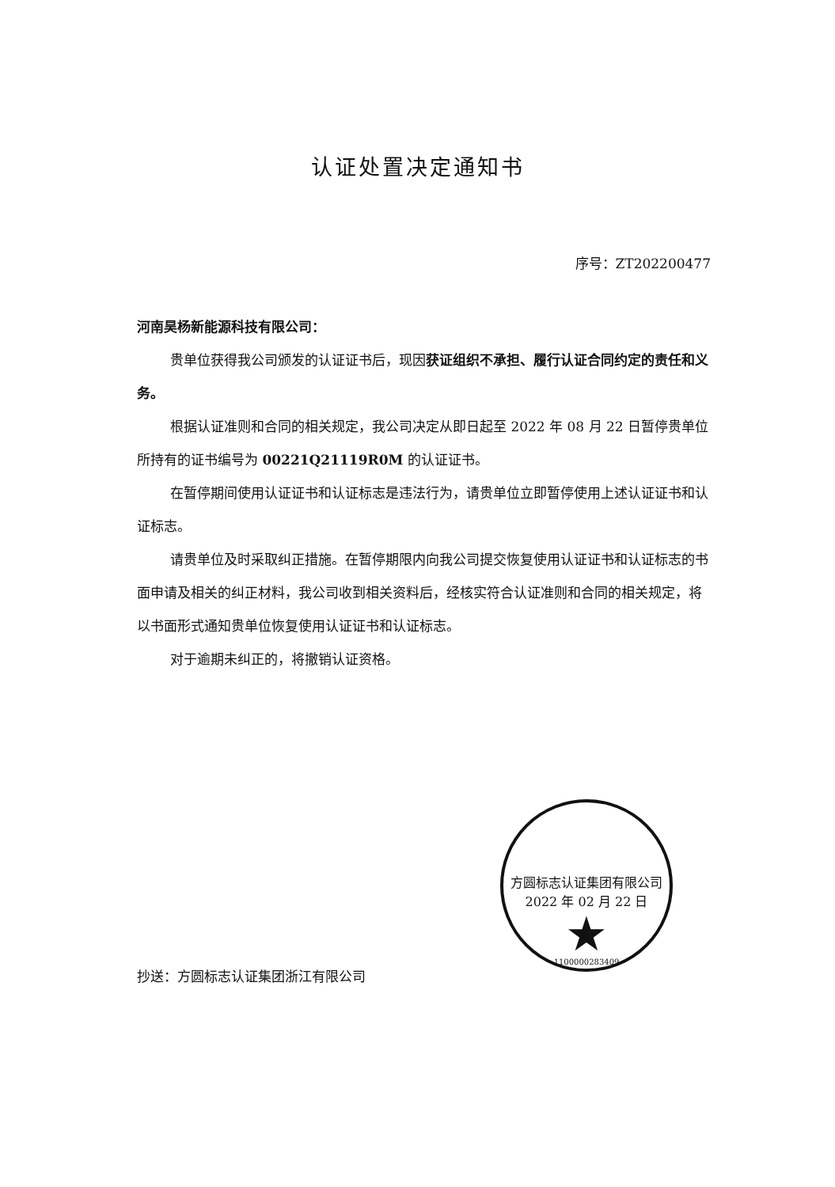认证处置决定通知书
序号：ZT202200477
河南昊杨新能源科技有限公司：
贵单位获得我公司颁发的认证证书后，现因获证组织不承担、履行认证合同约定的责任和义务。
根据认证准则和合同的相关规定，我公司决定从即日起至 2022 年 08 月 22 日暂停贵单位所持有的证书编号为 00221Q21119R0M 的认证证书。
在暂停期间使用认证证书和认证标志是违法行为，请贵单位立即暂停使用上述认证证书和认证标志。
请贵单位及时采取纠正措施。在暂停期限内向我公司提交恢复使用认证证书和认证标志的书面申请及相关的纠正材料，我公司收到相关资料后，经核实符合认证准则和合同的相关规定，将以书面形式通知贵单位恢复使用认证证书和认证标志。
对于逾期未纠正的，将撤销认证资格。
方圆标志认证集团有限公司 2022 年 02 月 22 日
★
1100000283409
抄送：方圆标志认证集团浙江有限公司